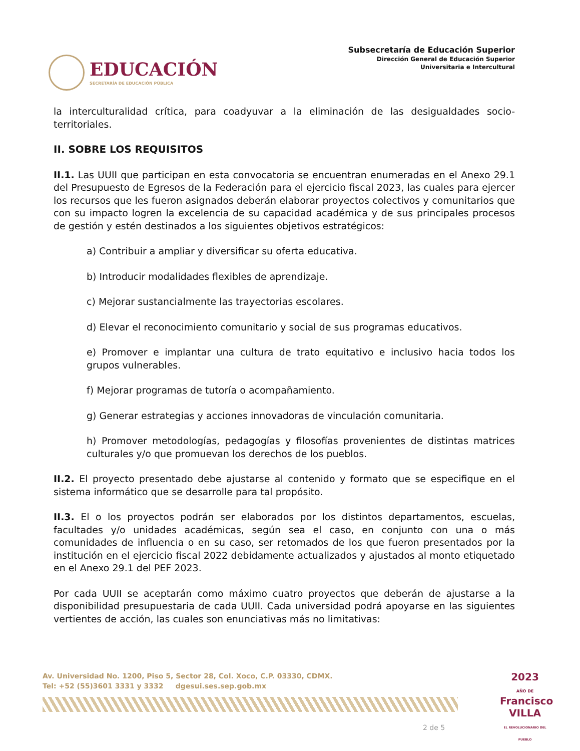EDUCACIÓN
SECRETARÍA DE EDUCACIÓN PÚBLICA
Subsecretaría de Educación Superior
Dirección General de Educación Superior
Universitaria e Intercultural
la interculturalidad crítica, para coadyuvar a la eliminación de las desigualdades socio-territoriales.
II. SOBRE LOS REQUISITOS
II.1. Las UUII que participan en esta convocatoria se encuentran enumeradas en el Anexo 29.1 del Presupuesto de Egresos de la Federación para el ejercicio fiscal 2023, las cuales para ejercer los recursos que les fueron asignados deberán elaborar proyectos colectivos y comunitarios que con su impacto logren la excelencia de su capacidad académica y de sus principales procesos de gestión y estén destinados a los siguientes objetivos estratégicos:
a) Contribuir a ampliar y diversificar su oferta educativa.
b) Introducir modalidades flexibles de aprendizaje.
c) Mejorar sustancialmente las trayectorias escolares.
d) Elevar el reconocimiento comunitario y social de sus programas educativos.
e) Promover e implantar una cultura de trato equitativo e inclusivo hacia todos los grupos vulnerables.
f) Mejorar programas de tutoría o acompañamiento.
g) Generar estrategias y acciones innovadoras de vinculación comunitaria.
h) Promover metodologías, pedagogías y filosofías provenientes de distintas matrices culturales y/o que promuevan los derechos de los pueblos.
II.2. El proyecto presentado debe ajustarse al contenido y formato que se especifique en el sistema informático que se desarrolle para tal propósito.
II.3. El o los proyectos podrán ser elaborados por los distintos departamentos, escuelas, facultades y/o unidades académicas, según sea el caso, en conjunto con una o más comunidades de influencia o en su caso, ser retomados de los que fueron presentados por la institución en el ejercicio fiscal 2022 debidamente actualizados y ajustados al monto etiquetado en el Anexo 29.1 del PEF 2023.
Por cada UUII se aceptarán como máximo cuatro proyectos que deberán de ajustarse a la disponibilidad presupuestaria de cada UUII. Cada universidad podrá apoyarse en las siguientes vertientes de acción, las cuales son enunciativas más no limitativas:
Av. Universidad No. 1200, Piso 5, Sector 28, Col. Xoco, C.P. 03330, CDMX.
Tel: +52 (55)3601 3331 y 3332 dgesui.ses.sep.gob.mx
2023
AÑO DE
Francisco
VILLA
EL REVOLUCIONARIO DEL PUEBLO
2 de 5